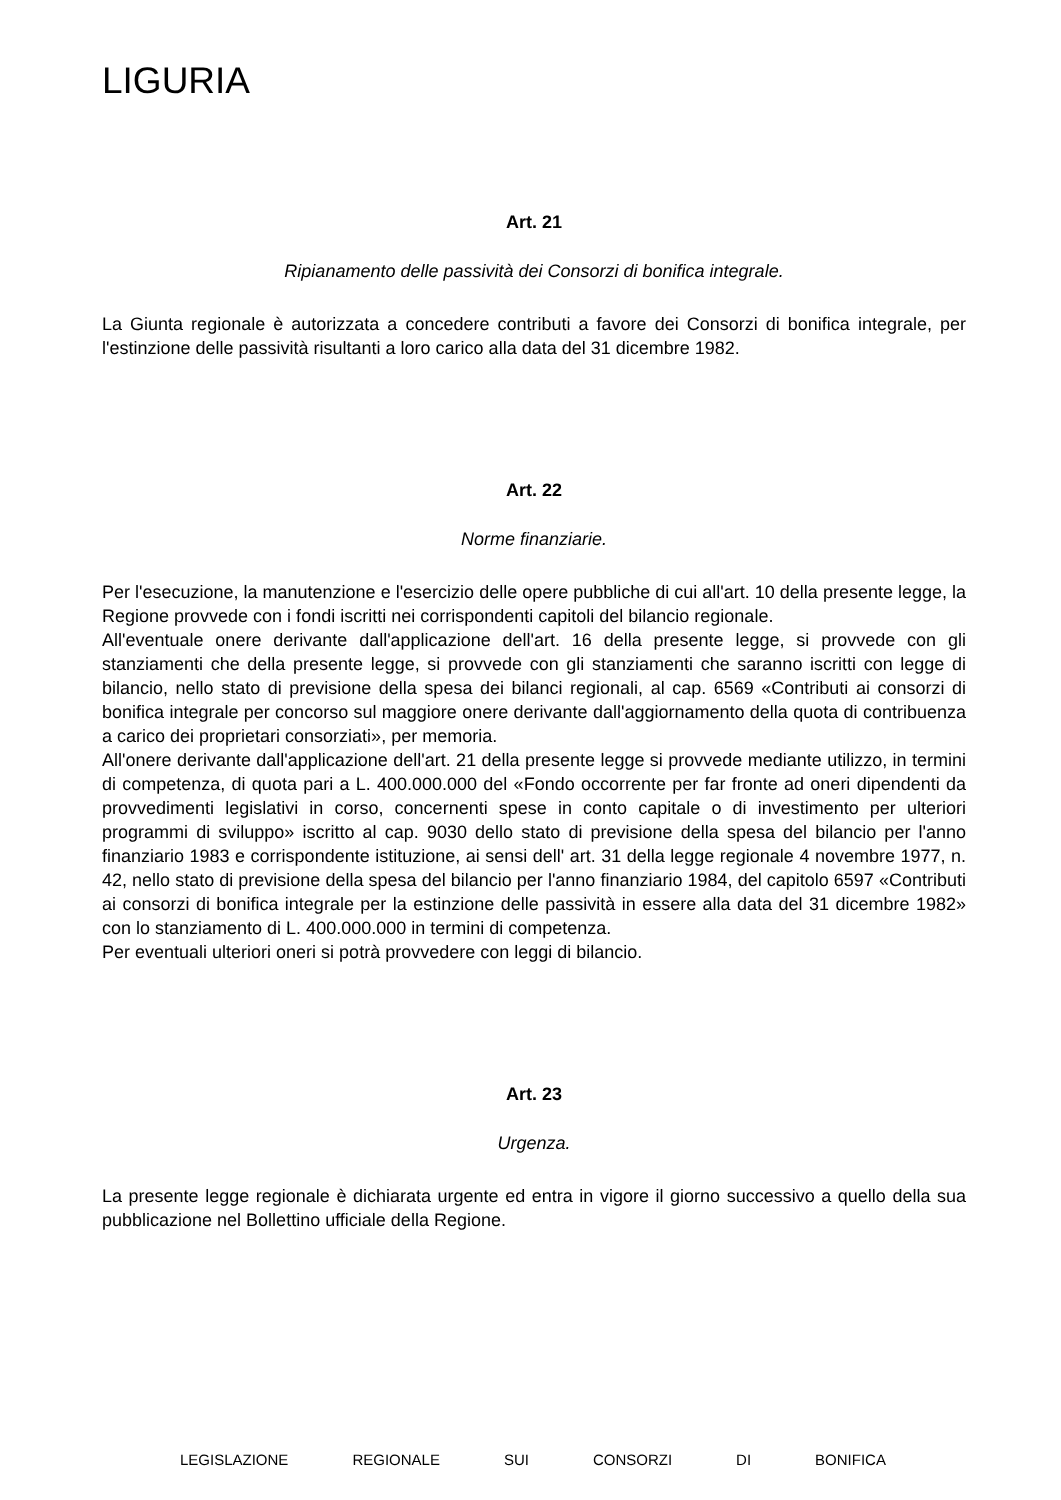LIGURIA
Art. 21
Ripianamento delle passività dei Consorzi di bonifica integrale.
La Giunta regionale è autorizzata a concedere contributi a favore dei Consorzi di bonifica integrale, per l'estinzione delle passività risultanti a loro carico alla data del 31 dicembre 1982.
Art. 22
Norme finanziarie.
Per l'esecuzione, la manutenzione e l'esercizio delle opere pubbliche di cui all'art. 10 della presente legge, la Regione provvede con i fondi iscritti nei corrispondenti capitoli del bilancio regionale.
All'eventuale onere derivante dall'applicazione dell'art. 16 della presente legge, si provvede con gli stanziamenti che della presente legge, si provvede con gli stanziamenti che saranno iscritti con legge di bilancio, nello stato di previsione della spesa dei bilanci regionali, al cap. 6569 «Contributi ai consorzi di bonifica integrale per concorso sul maggiore onere derivante dall'aggiornamento della quota di contribuenza a carico dei proprietari consorziati», per memoria.
All'onere derivante dall'applicazione dell'art. 21 della presente legge si provvede mediante utilizzo, in termini di competenza, di quota pari a L. 400.000.000 del «Fondo occorrente per far fronte ad oneri dipendenti da provvedimenti legislativi in corso, concernenti spese in conto capitale o di investimento per ulteriori programmi di sviluppo» iscritto al cap. 9030 dello stato di previsione della spesa del bilancio per l'anno finanziario 1983 e corrispondente istituzione, ai sensi dell' art. 31 della legge regionale 4 novembre 1977, n. 42, nello stato di previsione della spesa del bilancio per l'anno finanziario 1984, del capitolo 6597 «Contributi ai consorzi di bonifica integrale per la estinzione delle passività in essere alla data del 31 dicembre 1982» con lo stanziamento di L. 400.000.000 in termini di competenza.
Per eventuali ulteriori oneri si potrà provvedere con leggi di bilancio.
Art. 23
Urgenza.
La presente legge regionale è dichiarata urgente ed entra in vigore il giorno successivo a quello della sua pubblicazione nel Bollettino ufficiale della Regione.
LEGISLAZIONE REGIONALE SUI CONSORZI DI BONIFICA